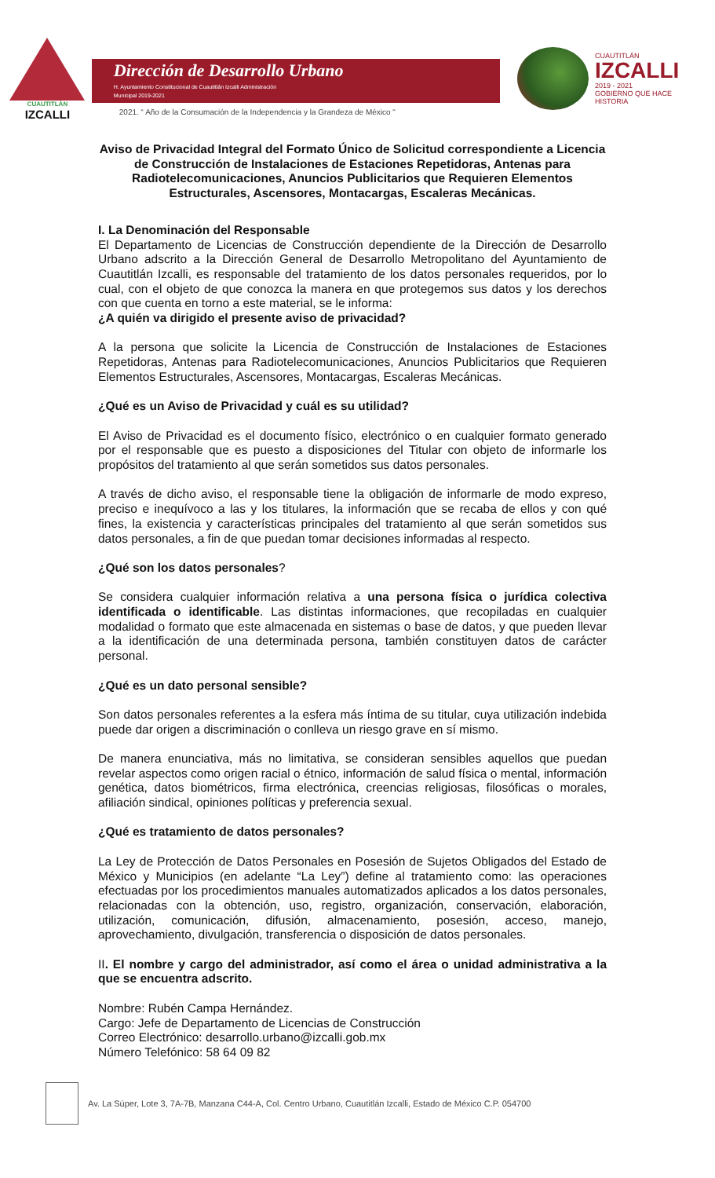CUAUTITLÁN
IZCALLI
Dirección de Desarrollo Urbano
H. Ayuntamiento Constitucional de Cuautitlán Izcalli Administración
Municipal 2019-2021
2021. “ Año de la Consumación de la Independencia y la Grandeza de México "
CUAUTITLÁN
IZCALLI
2019 - 2021
GOBIERNO QUE HACE HISTORIA
Aviso de Privacidad Integral del Formato Único de Solicitud correspondiente a Licencia de Construcción de Instalaciones de Estaciones Repetidoras, Antenas para Radiotelecomunicaciones, Anuncios Publicitarios que Requieren Elementos Estructurales, Ascensores, Montacargas, Escaleras Mecánicas.
I. La Denominación del Responsable
El Departamento de Licencias de Construcción dependiente de la Dirección de Desarrollo Urbano adscrito a la Dirección General de Desarrollo Metropolitano del Ayuntamiento de Cuautitlán Izcalli, es responsable del tratamiento de los datos personales requeridos, por lo cual, con el objeto de que conozca la manera en que protegemos sus datos y los derechos con que cuenta en torno a este material, se le informa:
¿A quién va dirigido el presente aviso de privacidad?
A la persona que solicite la Licencia de Construcción de Instalaciones de Estaciones Repetidoras, Antenas para Radiotelecomunicaciones, Anuncios Publicitarios que Requieren Elementos Estructurales, Ascensores, Montacargas, Escaleras Mecánicas.
¿Qué es un Aviso de Privacidad y cuál es su utilidad?
El Aviso de Privacidad es el documento físico, electrónico o en cualquier formato generado por el responsable que es puesto a disposiciones del Titular con objeto de informarle los propósitos del tratamiento al que serán sometidos sus datos personales.
A través de dicho aviso, el responsable tiene la obligación de informarle de modo expreso, preciso e inequívoco a las y los titulares, la información que se recaba de ellos y con qué fines, la existencia y características principales del tratamiento al que serán sometidos sus datos personales, a fin de que puedan tomar decisiones informadas al respecto.
¿Qué son los datos personales?
Se considera cualquier información relativa a una persona física o jurídica colectiva identificada o identificable. Las distintas informaciones, que recopiladas en cualquier modalidad o formato que este almacenada en sistemas o base de datos, y que pueden llevar a la identificación de una determinada persona, también constituyen datos de carácter personal.
¿Qué es un dato personal sensible?
Son datos personales referentes a la esfera más íntima de su titular, cuya utilización indebida puede dar origen a discriminación o conlleva un riesgo grave en sí mismo.
De manera enunciativa, más no limitativa, se consideran sensibles aquellos que puedan revelar aspectos como origen racial o étnico, información de salud física o mental, información genética, datos biométricos, firma electrónica, creencias religiosas, filosóficas o morales, afiliación sindical, opiniones políticas y preferencia sexual.
¿Qué es tratamiento de datos personales?
La Ley de Protección de Datos Personales en Posesión de Sujetos Obligados del Estado de México y Municipios (en adelante “La Ley”) define al tratamiento como: las operaciones efectuadas por los procedimientos manuales automatizados aplicados a los datos personales, relacionadas con la obtención, uso, registro, organización, conservación, elaboración, utilización, comunicación, difusión, almacenamiento, posesión, acceso, manejo, aprovechamiento, divulgación, transferencia o disposición de datos personales.
II. El nombre y cargo del administrador, así como el área o unidad administrativa a la que se encuentra adscrito.
Nombre: Rubén Campa Hernández.
Cargo: Jefe de Departamento de Licencias de Construcción
Correo Electrónico: desarrollo.urbano@izcalli.gob.mx
Número Telefónico: 58 64 09 82
Av. La Súper, Lote 3, 7A-7B, Manzana C44-A, Col. Centro Urbano, Cuautitlán Izcalli, Estado de México C.P. 054700